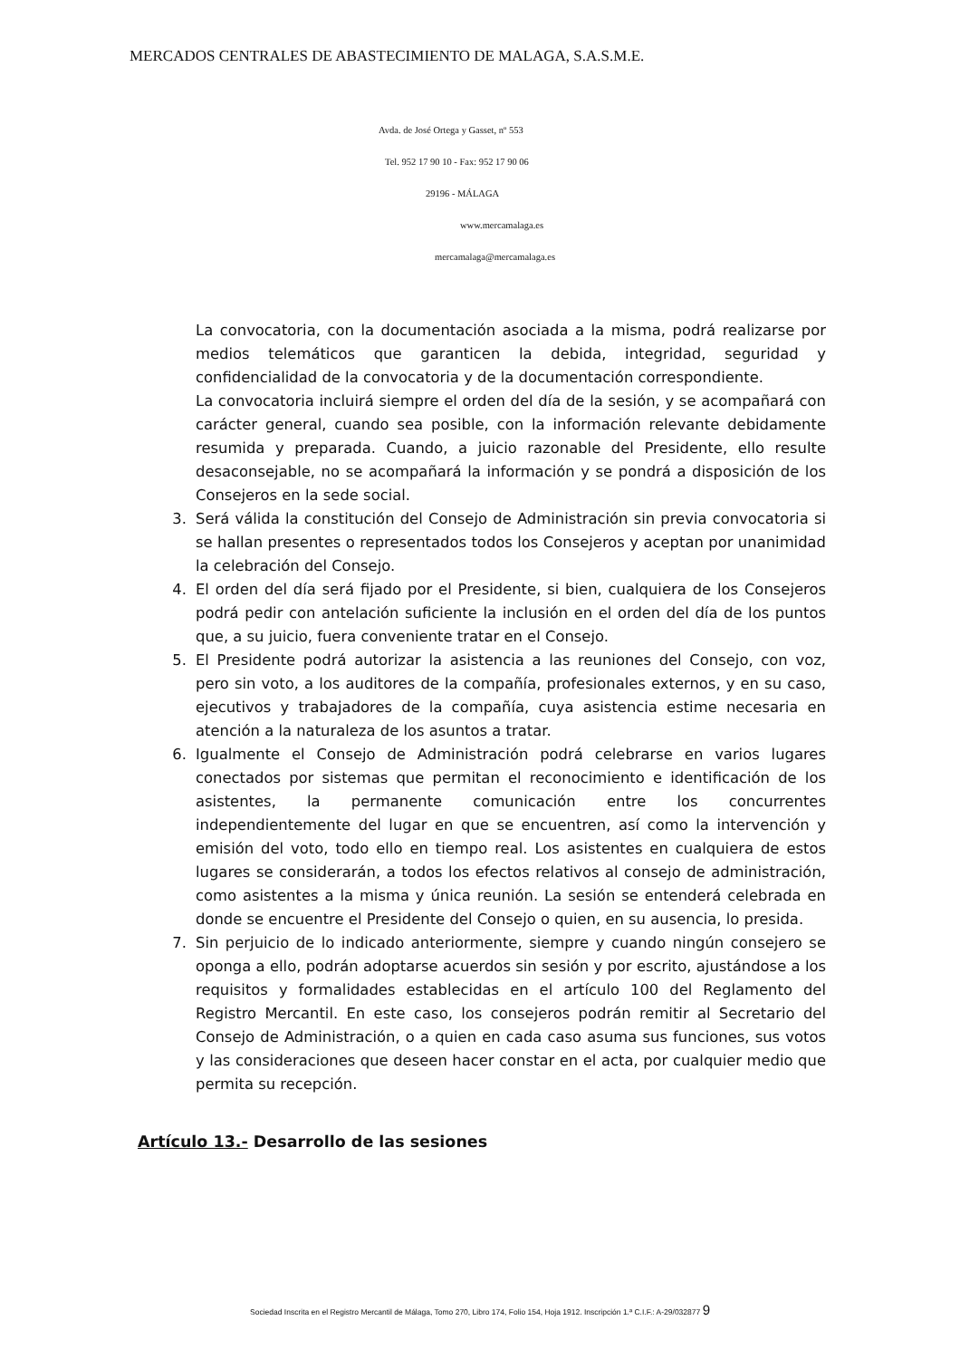MERCADOS CENTRALES DE ABASTECIMIENTO DE MALAGA, S.A.S.M.E.
Avda. de José Ortega y Gasset, nº 553
Tel. 952 17 90 10 - Fax: 952 17 90 06
29196 - MÁLAGA
www.mercamalaga.es
mercamalaga@mercamalaga.es
La convocatoria, con la documentación asociada a la misma, podrá realizarse por medios telemáticos que garanticen la debida, integridad, seguridad y confidencialidad de la convocatoria y de la documentación correspondiente.
La convocatoria incluirá siempre el orden del día de la sesión, y se acompañará con carácter general, cuando sea posible, con la información relevante debidamente resumida y preparada. Cuando, a juicio razonable del Presidente, ello resulte desaconsejable, no se acompañará la información y se pondrá a disposición de los Consejeros en la sede social.
3. Será válida la constitución del Consejo de Administración sin previa convocatoria si se hallan presentes o representados todos los Consejeros y aceptan por unanimidad la celebración del Consejo.
4. El orden del día será fijado por el Presidente, si bien, cualquiera de los Consejeros podrá pedir con antelación suficiente la inclusión en el orden del día de los puntos que, a su juicio, fuera conveniente tratar en el Consejo.
5. El Presidente podrá autorizar la asistencia a las reuniones del Consejo, con voz, pero sin voto, a los auditores de la compañía, profesionales externos, y en su caso, ejecutivos y trabajadores de la compañía, cuya asistencia estime necesaria en atención a la naturaleza de los asuntos a tratar.
6. Igualmente el Consejo de Administración podrá celebrarse en varios lugares conectados por sistemas que permitan el reconocimiento e identificación de los asistentes, la permanente comunicación entre los concurrentes independientemente del lugar en que se encuentren, así como la intervención y emisión del voto, todo ello en tiempo real. Los asistentes en cualquiera de estos lugares se considerarán, a todos los efectos relativos al consejo de administración, como asistentes a la misma y única reunión. La sesión se entenderá celebrada en donde se encuentre el Presidente del Consejo o quien, en su ausencia, lo presida.
7. Sin perjuicio de lo indicado anteriormente, siempre y cuando ningún consejero se oponga a ello, podrán adoptarse acuerdos sin sesión y por escrito, ajustándose a los requisitos y formalidades establecidas en el artículo 100 del Reglamento del Registro Mercantil. En este caso, los consejeros podrán remitir al Secretario del Consejo de Administración, o a quien en cada caso asuma sus funciones, sus votos y las consideraciones que deseen hacer constar en el acta, por cualquier medio que permita su recepción.
Artículo 13.- Desarrollo de las sesiones
Sociedad Inscrita en el Registro Mercantil de Málaga, Tomo 270, Libro 174, Folio 154, Hoja 1912. Inscripción 1.ª C.I.F.: A-29/032877 9